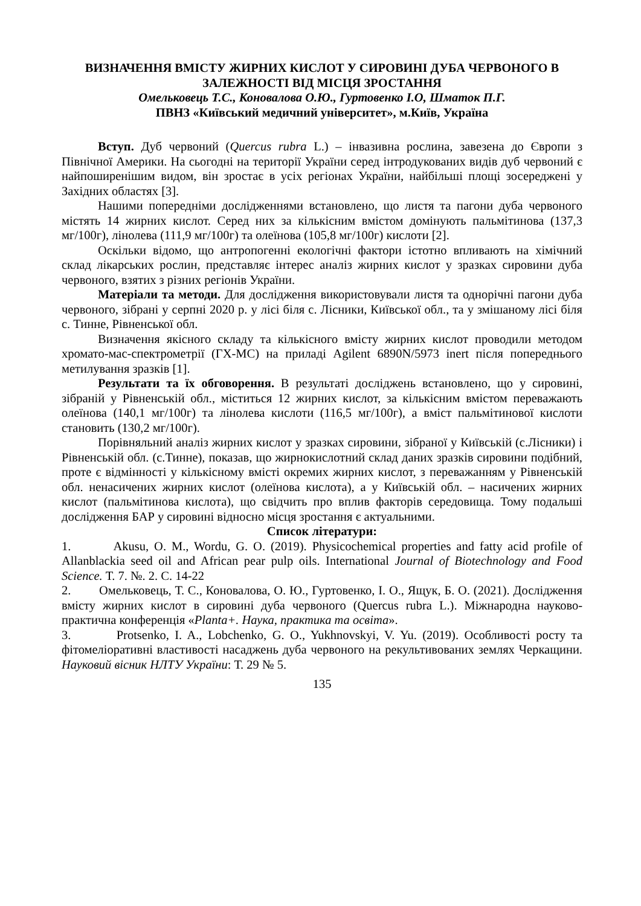ВИЗНАЧЕННЯ ВМІСТУ ЖИРНИХ КИСЛОТ У СИРОВИНІ ДУБА ЧЕРВОНОГО В ЗАЛЕЖНОСТІ ВІД МІСЦЯ ЗРОСТАННЯ
Омельковець Т.С., Коновалова О.Ю., Гуртовенко І.О, Шматок П.Г.
ПВНЗ «Київський медичний університет», м.Київ, Україна
Вступ. Дуб червоний (Quercus rubra L.) – інвазивна рослина, завезена до Європи з Північної Америки. На сьогодні на території України серед інтродукованих видів дуб червоний є найпоширенішим видом, він зростає в усіх регіонах України, найбільші площі зосереджені у Західних областях [3].
Нашими попередніми дослідженнями встановлено, що листя та пагони дуба червоного містять 14 жирних кислот. Серед них за кількісним вмістом домінують пальмітинова (137,3 мг/100г), лінолева (111,9 мг/100г) та олеїнова (105,8 мг/100г) кислоти [2].
Оскільки відомо, що антропогенні екологічні фактори істотно впливають на хімічний склад лікарських рослин, представляє інтерес аналіз жирних кислот у зразках сировини дуба червоного, взятих з різних регіонів України.
Матеріали та методи. Для дослідження використовували листя та однорічні пагони дуба червоного, зібрані у серпні 2020 р. у лісі біля с. Лісники, Київської обл., та у змішаному лісі біля с. Тинне, Рівненської обл.
Визначення якісного складу та кількісного вмісту жирних кислот проводили методом хромато-мас-спектрометрії (ГХ-МС) на приладі Agilent 6890N/5973 inert після попереднього метилування зразків [1].
Результати та їх обговорення. В результаті досліджень встановлено, що у сировині, зібраній у Рівненській обл., міститься 12 жирних кислот, за кількісним вмістом переважають олеїнова (140,1 мг/100г) та лінолева кислоти (116,5 мг/100г), а вміст пальмітинової кислоти становить (130,2 мг/100г).
Порівняльний аналіз жирних кислот у зразках сировини, зібраної у Київській (с.Лісники) і Рівненській обл. (с.Тинне), показав, що жирнокислотний склад даних зразків сировини подібний, проте є відмінності у кількісному вмісті окремих жирних кислот, з переважанням у Рівненській обл. ненасичених жирних кислот (олеїнова кислота), а у Київській обл. – насичених жирних кислот (пальмітинова кислота), що свідчить про вплив факторів середовища. Тому подальші дослідження БАР у сировині відносно місця зростання є актуальними.
Список літератури:
1. Akusu, O. M., Wordu, G. O. (2019). Physicochemical properties and fatty acid profile of Allanblackia seed oil and African pear pulp oils. International Journal of Biotechnology and Food Science. Т. 7. №. 2. С. 14-22
2. Омельковець, Т. С., Коновалова, О. Ю., Гуртовенко, І. О., Ящук, Б. О. (2021). Дослідження вмісту жирних кислот в сировині дуба червоного (Quercus rubra L.). Міжнародна науково-практична конференція «Planta+. Наука, практика та освіта».
3. Protsenko, I. A., Lobchenko, G. O., Yukhnovskyi, V. Yu. (2019). Особливості росту та фітомеліоративні властивості насаджень дуба червоного на рекультивованих землях Черкащини. Науковий вісник НЛТУ України: Т. 29 № 5.
135